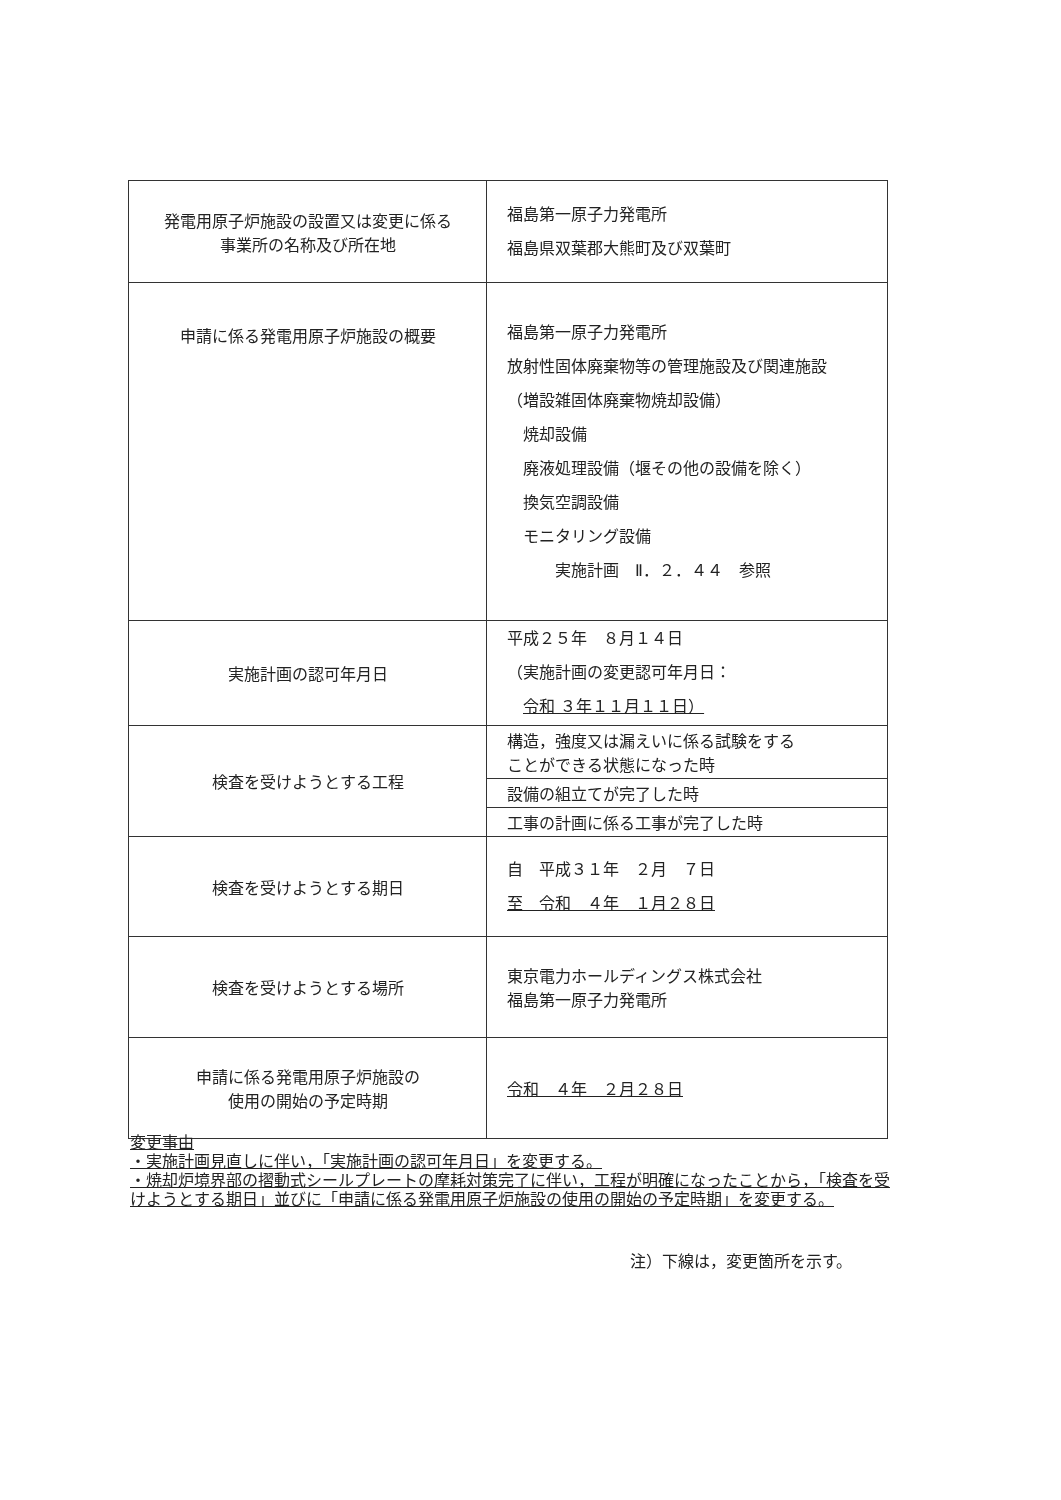| 発電用原子炉施設の設置又は変更に係る 事業所の名称及び所在地 | 福島第一原子力発電所 福島県双葉郡大熊町及び双葉町 |
| 申請に係る発電用原子炉施設の概要 | 福島第一原子力発電所 放射性固体廃棄物等の管理施設及び関連施設 （増設雑固体廃棄物焼却設備） 焼却設備 廃液処理設備（堰その他の設備を除く） 換気空調設備 モニタリング設備 実施計画 Ⅱ．２．４４ 参照 |
| 実施計画の認可年月日 | 平成２５年 ８月１４日 （実施計画の変更認可年月日： 令和 ３年１１月１１日） |
| 検査を受けようとする工程 | / 構造，強度又は漏えいに係る試験をする ことができる状態になった時 / / 設備の組立てが完了した時 / / 工事の計画に係る工事が完了した時 / |
| 検査を受けようとする期日 | 自 平成３１年 ２月 ７日 至 令和 ４年 １月２８日 |
| 検査を受けようとする場所 | 東京電力ホールディングス株式会社 福島第一原子力発電所 |
| 申請に係る発電用原子炉施設の 使用の開始の予定時期 | 令和 ４年 ２月２８日 |
変更事由
・実施計画見直しに伴い，「実施計画の認可年月日」を変更する。
・焼却炉境界部の摺動式シールプレートの摩耗対策完了に伴い，工程が明確になったことから，「検査を受けようとする期日」並びに「申請に係る発電用原子炉施設の使用の開始の予定時期」を変更する。
注）下線は，変更箇所を示す。